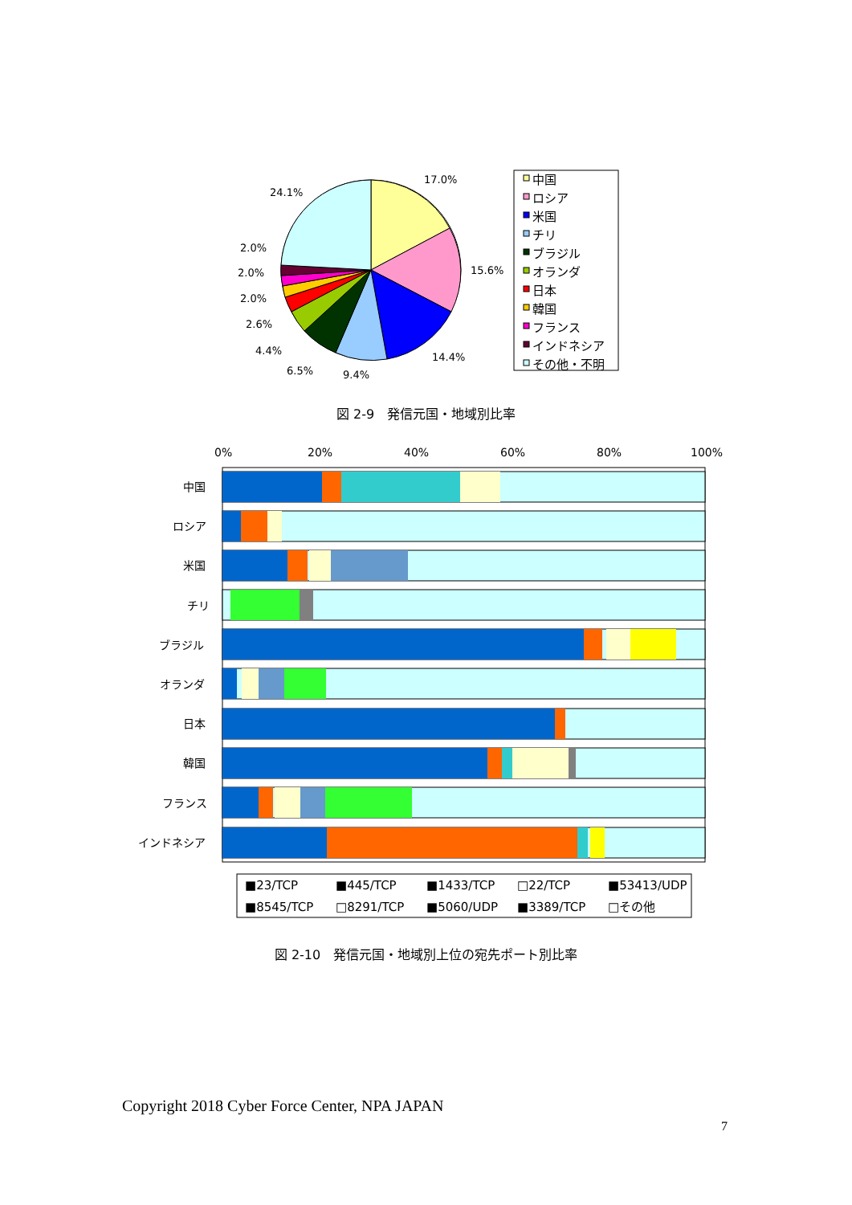17.0%
24.1%
15.6%
14.4%
9.4%
6.5%
4.4%
2.6%
2.0%
2.0%
2.0%
中国
ロシア
米国
チリ
ブラジル
オランダ
日本
韓国
フランス
インドネシア
その他・不明
0%
20%
40%
60%
80%
100%
中国
ロシア
米国
チリ
ブラジル
オランダ
日本
韓国
フランス
インドネシア
■23/TCP
■445/TCP
■1433/TCP
□22/TCP
■53413/UDP
■8545/TCP
□8291/TCP
■5060/UDP
■3389/TCP
□その他
図 2-9　発信元国・地域別比率
図 2-10　発信元国・地域別上位の宛先ポート別比率
Copyright 2018 Cyber Force Center, NPA JAPAN
7